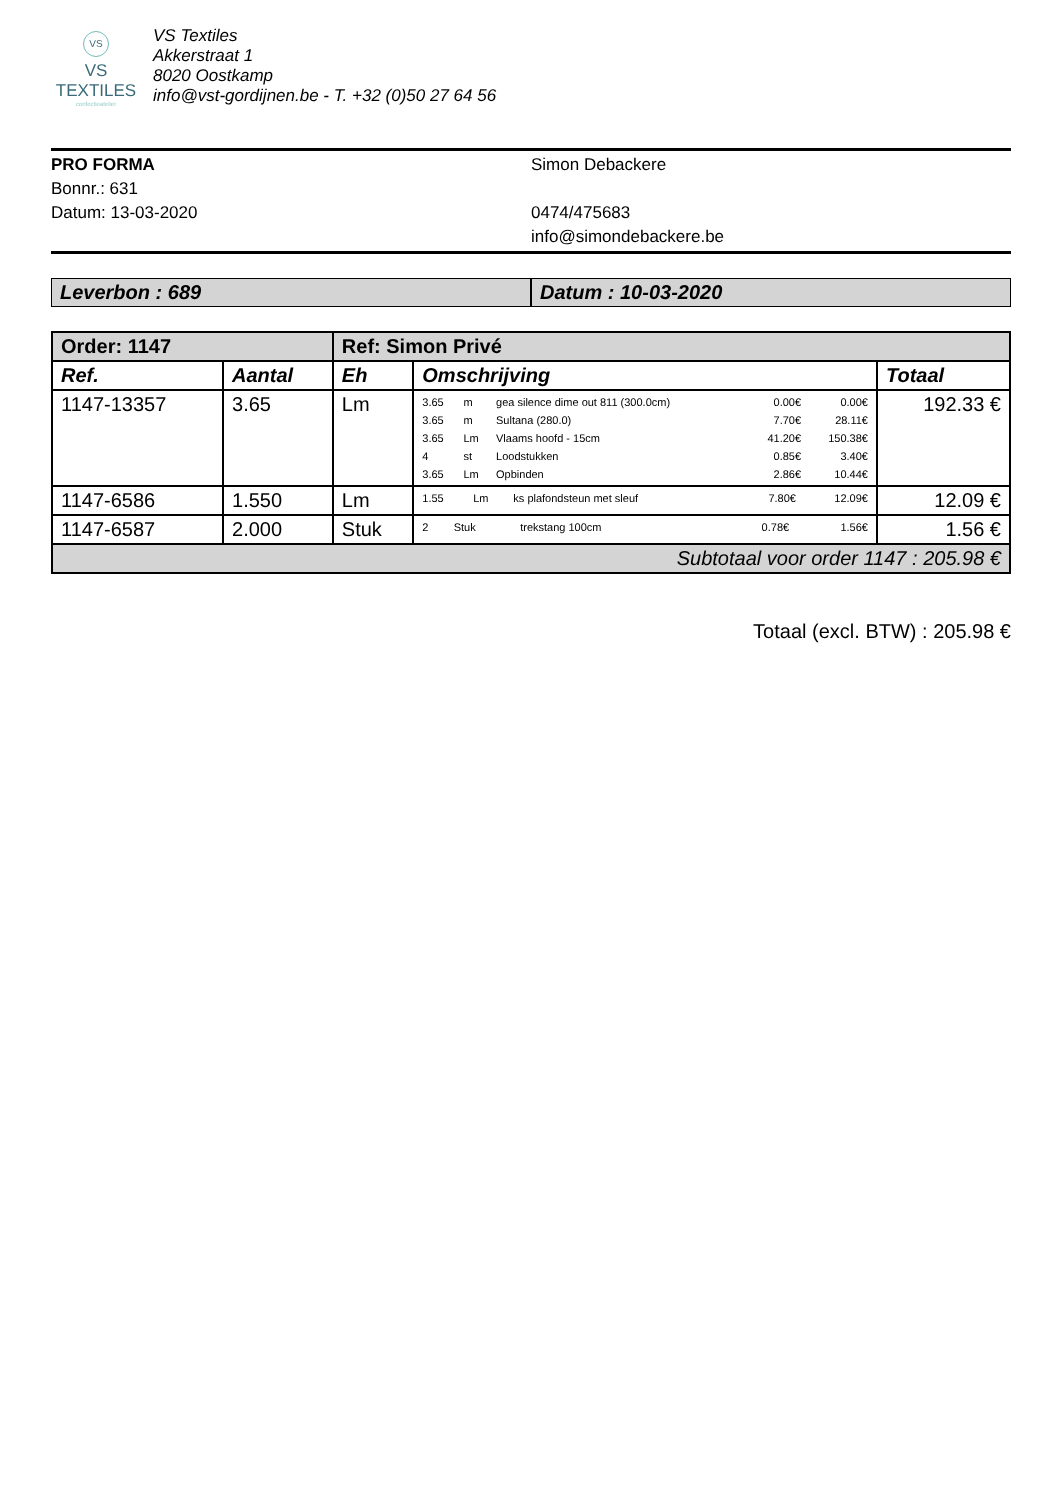VS
VS TEXTILES
confectieatelier
VS Textiles
Akkerstraat 1
8020 Oostkamp
info@vst-gordijnen.be - T. +32 (0)50 27 64 56
PRO FORMA
Bonnr.: 631
Datum: 13-03-2020
Simon Debackere
0474/475683
info@simondebackere.be
Leverbon : 689 Datum : 10-03-2020
| Order: 1147 | | Ref: Simon Privé | | |
| --- | --- | --- | --- | --- |
| Ref. | Aantal | Eh | Omschrijving | Totaal |
| 1147-13357 | 3.65 | Lm | / 3.65 / m / gea silence dime out 811 (300.0cm) / 0.00€ / 0.00€ / / 3.65 / m / Sultana (280.0) / 7.70€ / 28.11€ / / 3.65 / Lm / Vlaams hoofd - 15cm / 41.20€ / 150.38€ / / 4 / st / Loodstukken / 0.85€ / 3.40€ / / 3.65 / Lm / Opbinden / 2.86€ / 10.44€ / | 192.33 € |
| 1147-6586 | 1.550 | Lm | / 1.55 / Lm / ks plafondsteun met sleuf / 7.80€ / 12.09€ / | 12.09 € |
| 1147-6587 | 2.000 | Stuk | / 2 / Stuk / trekstang 100cm / 0.78€ / 1.56€ / | 1.56 € |
| Subtotaal voor order 1147 : 205.98 € | | | | |
Totaal (excl. BTW) : 205.98 €